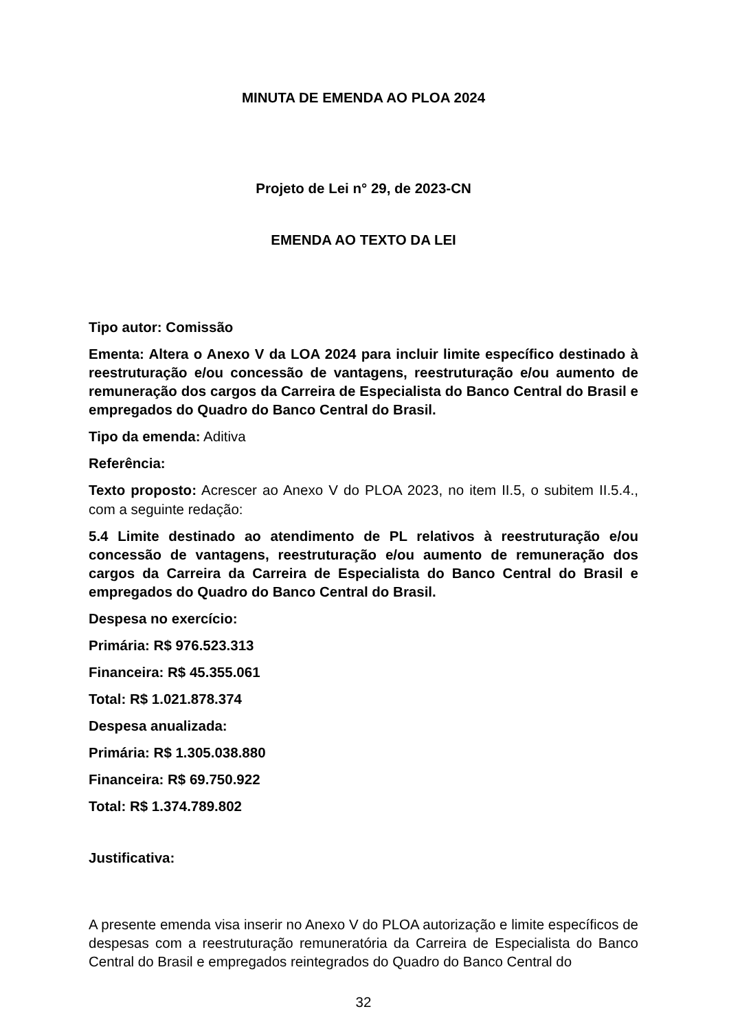MINUTA DE EMENDA AO PLOA 2024
Projeto de Lei n° 29, de 2023-CN
EMENDA AO TEXTO DA LEI
Tipo autor: Comissão
Ementa: Altera o Anexo V da LOA 2024 para incluir limite específico destinado à reestruturação e/ou concessão de vantagens, reestruturação e/ou aumento de remuneração dos cargos da Carreira de Especialista do Banco Central do Brasil e empregados do Quadro do Banco Central do Brasil.
Tipo da emenda: Aditiva
Referência:
Texto proposto: Acrescer ao Anexo V do PLOA 2023, no item II.5, o subitem II.5.4., com a seguinte redação:
5.4 Limite destinado ao atendimento de PL relativos à reestruturação e/ou concessão de vantagens, reestruturação e/ou aumento de remuneração dos cargos da Carreira da Carreira de Especialista do Banco Central do Brasil e empregados do Quadro do Banco Central do Brasil.
Despesa no exercício:
Primária: R$ 976.523.313
Financeira: R$ 45.355.061
Total: R$ 1.021.878.374
Despesa anualizada:
Primária: R$ 1.305.038.880
Financeira: R$ 69.750.922
Total: R$ 1.374.789.802
Justificativa:
A presente emenda visa inserir no Anexo V do PLOA autorização e limite específicos de despesas com a reestruturação remuneratória da Carreira de Especialista do Banco Central do Brasil e empregados reintegrados do Quadro do Banco Central do
32